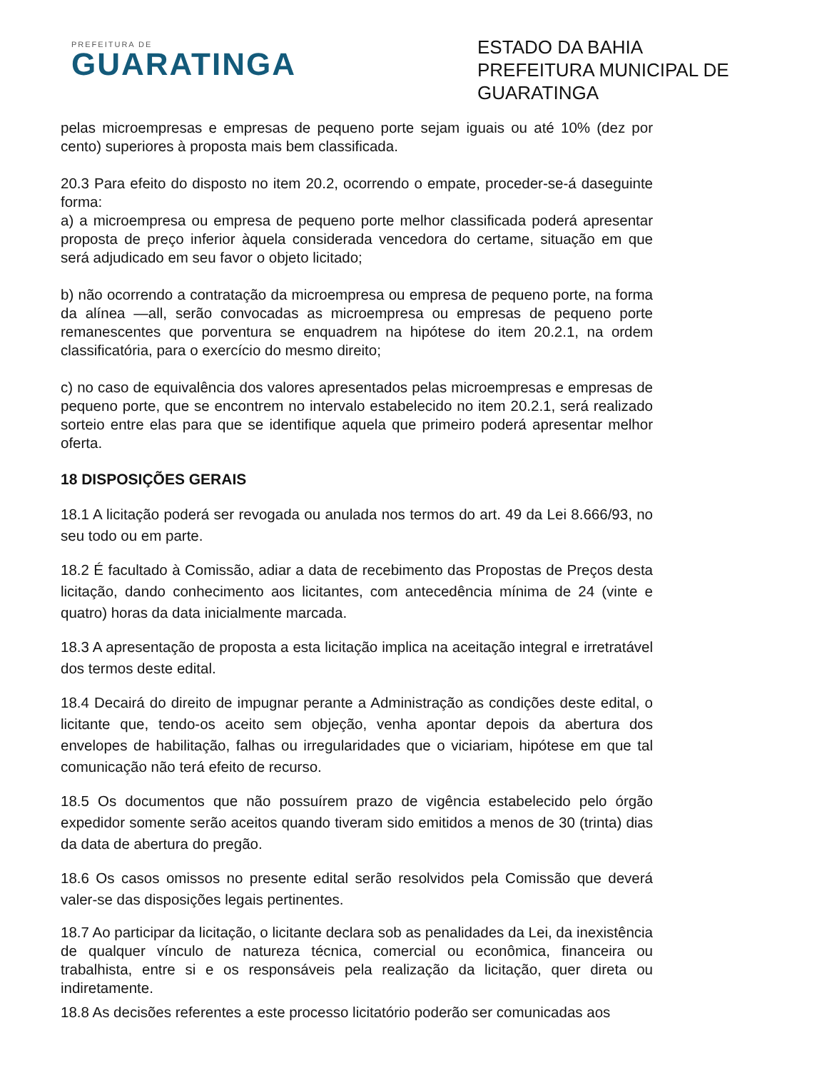PREFEITURA DE
GUARATINGA
ESTADO DA BAHIA
PREFEITURA MUNICIPAL DE GUARATINGA
pelas microempresas e empresas de pequeno porte sejam iguais ou até 10% (dez por cento) superiores à proposta mais bem classificada.
20.3 Para efeito do disposto no item 20.2, ocorrendo o empate, proceder-se-á daseguinte forma:
a) a microempresa ou empresa de pequeno porte melhor classificada poderá apresentar proposta de preço inferior àquela considerada vencedora do certame, situação em que será adjudicado em seu favor o objeto licitado;
b) não ocorrendo a contratação da microempresa ou empresa de pequeno porte, na forma da alínea —all, serão convocadas as microempresa ou empresas de pequeno porte remanescentes que porventura se enquadrem na hipótese do item 20.2.1, na ordem classificatória, para o exercício do mesmo direito;
c) no caso de equivalência dos valores apresentados pelas microempresas e empresas de pequeno porte, que se encontrem no intervalo estabelecido no item 20.2.1, será realizado sorteio entre elas para que se identifique aquela que primeiro poderá apresentar melhor oferta.
18 DISPOSIÇÕES GERAIS
18.1 A licitação poderá ser revogada ou anulada nos termos do art. 49 da Lei 8.666/93, no seu todo ou em parte.
18.2 É facultado à Comissão, adiar a data de recebimento das Propostas de Preços desta licitação, dando conhecimento aos licitantes, com antecedência mínima de 24 (vinte e quatro) horas da data inicialmente marcada.
18.3 A apresentação de proposta a esta licitação implica na aceitação integral e irretratável dos termos deste edital.
18.4 Decairá do direito de impugnar perante a Administração as condições deste edital, o licitante que, tendo-os aceito sem objeção, venha apontar depois da abertura dos envelopes de habilitação, falhas ou irregularidades que o viciariam, hipótese em que tal comunicação não terá efeito de recurso.
18.5 Os documentos que não possuírem prazo de vigência estabelecido pelo órgão expedidor somente serão aceitos quando tiveram sido emitidos a menos de 30 (trinta) dias da data de abertura do pregão.
18.6 Os casos omissos no presente edital serão resolvidos pela Comissão que deverá valer-se das disposições legais pertinentes.
18.7 Ao participar da licitação, o licitante declara sob as penalidades da Lei, da inexistência de qualquer vínculo de natureza técnica, comercial ou econômica, financeira ou trabalhista, entre si e os responsáveis pela realização da licitação, quer direta ou indiretamente.
18.8 As decisões referentes a este processo licitatório poderão ser comunicadas aos